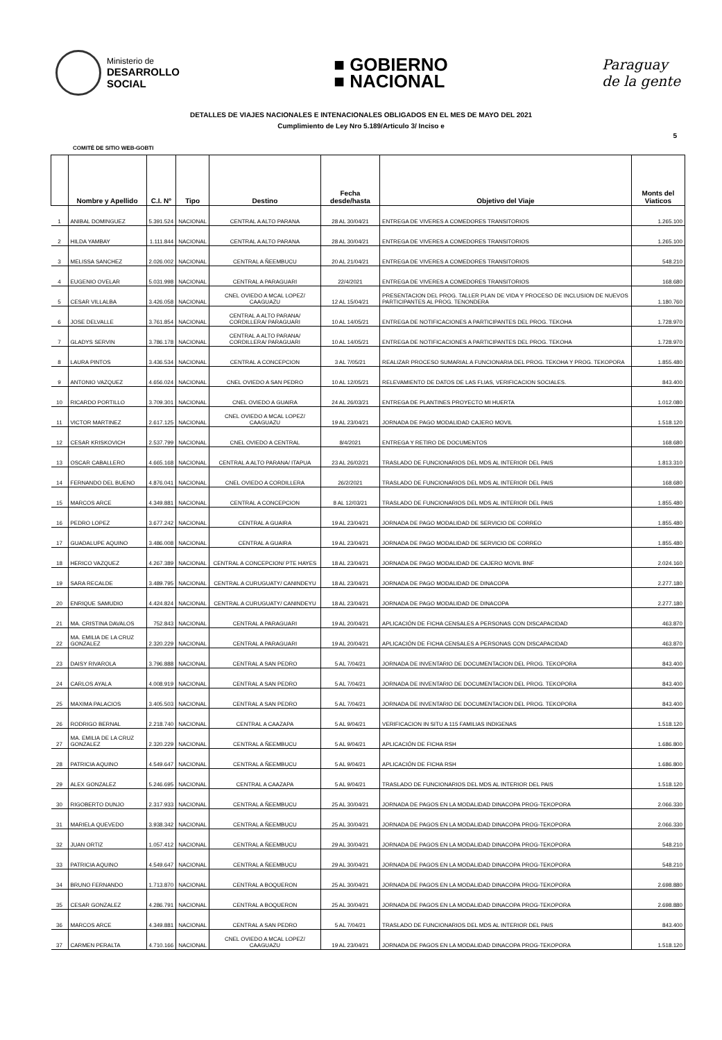Ministerio de
DESARROLLO
SOCIAL
■ GOBIERNO
■ NACIONAL
Paraguay
de la gente
DETALLES DE VIAJES NACIONALES E INTENACIONALES OBLIGADOS EN EL MES DE MAYO DEL 2021
Cumplimiento de Ley Nro 5.189/Articulo 3/ Inciso e
5
COMITÉ DE SITIO WEB-GOBTI
| | Nombre y Apellido | C.I. Nº | Tipo | Destino | Fecha desde/hasta | Objetivo del Viaje | Monts del Viaticos |
| --- | --- | --- | --- | --- | --- | --- | --- |
| 1 | ANIBAL DOMINGUEZ | 5.391.524 | NACIONAL | CENTRAL A ALTO PARANA | 28 AL 30/04/21 | ENTREGA DE VIVERES A COMEDORES TRANSITORIOS | 1.265.100 |
| 2 | HILDA YAMBAY | 1.111.844 | NACIONAL | CENTRAL A ALTO PARANA | 28 AL 30/04/21 | ENTREGA DE VIVERES A COMEDORES TRANSITORIOS | 1.265.100 |
| 3 | MELISSA SANCHEZ | 2.026.002 | NACIONAL | CENTRAL A ÑEEMBUCU | 20 AL 21/04/21 | ENTREGA DE VIVERES A COMEDORES TRANSITORIOS | 548.210 |
| 4 | EUGENIO OVELAR | 5.031.998 | NACIONAL | CENTRAL A PARAGUARI | 22/4/2021 | ENTREGA DE VIVERES A COMEDORES TRANSITORIOS | 168.680 |
| 5 | CESAR VILLALBA | 3.426.058 | NACIONAL | CNEL OVIEDO A MCAL LOPEZ/ CAAGUAZU | 12 AL 15/04/21 | PRESENTACION DEL PROG. TALLER PLAN DE VIDA Y PROCESO DE INCLUSION DE NUEVOS PARTICIPANTES AL PROG. TENONDERA | 1.180.760 |
| 6 | JOSE DELVALLE | 3.761.854 | NACIONAL | CENTRAL A ALTO PARANA/ CORDILLERA/ PARAGUARI | 10 AL 14/05/21 | ENTREGA DE NOTIFICACIONES A PARTICIPANTES DEL PROG. TEKOHA | 1.728.970 |
| 7 | GLADYS SERVIN | 3.786.178 | NACIONAL | CENTRAL A ALTO PARANA/ CORDILLERA/ PARAGUARI | 10 AL 14/05/21 | ENTREGA DE NOTIFICACIONES A PARTICIPANTES DEL PROG. TEKOHA | 1.728.970 |
| 8 | LAURA PINTOS | 3.436.534 | NACIONAL | CENTRAL A CONCEPCION | 3 AL 7/05/21 | REALIZAR PROCESO SUMARIAL A FUNCIONARIA DEL PROG. TEKOHA Y PROG. TEKOPORA | 1.855.480 |
| 9 | ANTONIO VAZQUEZ | 4.656.024 | NACIONAL | CNEL OVIEDO A SAN PEDRO | 10 AL 12/05/21 | RELEVAMIENTO DE DATOS DE LAS FLIAS, VERIFICACION SOCIALES. | 843.400 |
| 10 | RICARDO PORTILLO | 3.709.301 | NACIONAL | CNEL OVIEDO A GUAIRA | 24 AL 26/03/21 | ENTREGA DE PLANTINES PROYECTO MI HUERTA | 1.012.080 |
| 11 | VICTOR MARTINEZ | 2.617.125 | NACIONAL | CNEL OVIEDO A MCAL LOPEZ/ CAAGUAZU | 19 AL 23/04/21 | JORNADA DE PAGO MODALIDAD CAJERO MOVIL | 1.518.120 |
| 12 | CESAR KRISKOVICH | 2.537.799 | NACIONAL | CNEL OVIEDO A CENTRAL | 8/4/2021 | ENTREGA Y RETIRO DE DOCUMENTOS | 168.680 |
| 13 | OSCAR CABALLERO | 4.665.168 | NACIONAL | CENTRAL A ALTO PARANA/ ITAPUA | 23 AL 26/02/21 | TRASLADO DE FUNCIONARIOS DEL MDS AL INTERIOR DEL PAIS | 1.813.310 |
| 14 | FERNANDO DEL BUENO | 4.876.041 | NACIONAL | CNEL OVIEDO A CORDILLERA | 26/2/2021 | TRASLADO DE FUNCIONARIOS DEL MDS AL INTERIOR DEL PAIS | 168.680 |
| 15 | MARCOS ARCE | 4.349.881 | NACIONAL | CENTRAL A CONCEPCION | 8 AL 12/03/21 | TRASLADO DE FUNCIONARIOS DEL MDS AL INTERIOR DEL PAIS | 1.855.480 |
| 16 | PEDRO LOPEZ | 3.677.242 | NACIONAL | CENTRAL A GUAIRA | 19 AL 23/04/21 | JORNADA DE PAGO MODALIDAD DE SERVICIO DE CORREO | 1.855.480 |
| 17 | GUADALUPE AQUINO | 3.486.008 | NACIONAL | CENTRAL A GUAIRA | 19 AL 23/04/21 | JORNADA DE PAGO MODALIDAD DE SERVICIO DE CORREO | 1.855.480 |
| 18 | HERICO VAZQUEZ | 4.267.389 | NACIONAL | CENTRAL A CONCEPCION/ PTE HAYES | 18 AL 23/04/21 | JORNADA DE PAGO MODALIDAD DE CAJERO MOVIL BNF | 2.024.160 |
| 19 | SARA RECALDE | 3.489.795 | NACIONAL | CENTRAL A CURUGUATY/ CANINDEYU | 18 AL 23/04/21 | JORNADA DE PAGO MODALIDAD DE DINACOPA | 2.277.180 |
| 20 | ENRIQUE SAMUDIO | 4.424.824 | NACIONAL | CENTRAL A CURUGUATY/ CANINDEYU | 18 AL 23/04/21 | JORNADA DE PAGO MODALIDAD DE DINACOPA | 2.277.180 |
| 21 | MA. CRISTINA DAVALOS | 752.843 | NACIONAL | CENTRAL A PARAGUARI | 19 AL 20/04/21 | APLICACIÓN DE FICHA CENSALES A PERSONAS CON DISCAPACIDAD | 463.870 |
| 22 | MA. EMILIA DE LA CRUZ GONZALEZ | 2.320.229 | NACIONAL | CENTRAL A PARAGUARI | 19 AL 20/04/21 | APLICACIÓN DE FICHA CENSALES A PERSONAS CON DISCAPACIDAD | 463.870 |
| 23 | DAISY RIVAROLA | 3.796.888 | NACIONAL | CENTRAL A SAN PEDRO | 5 AL 7/04/21 | JORNADA DE INVENTARIO DE DOCUMENTACION DEL PROG. TEKOPORA | 843.400 |
| 24 | CARLOS AYALA | 4.008.919 | NACIONAL | CENTRAL A SAN PEDRO | 5 AL 7/04/21 | JORNADA DE INVENTARIO DE DOCUMENTACION DEL PROG. TEKOPORA | 843.400 |
| 25 | MAXIMA PALACIOS | 3.405.503 | NACIONAL | CENTRAL A SAN PEDRO | 5 AL 7/04/21 | JORNADA DE INVENTARIO DE DOCUMENTACION DEL PROG. TEKOPORA | 843.400 |
| 26 | RODRIGO BERNAL | 2.218.740 | NACIONAL | CENTRAL A CAAZAPA | 5 AL 9/04/21 | VERIFICACION IN SITU A 115 FAMILIAS INDIGENAS | 1.518.120 |
| 27 | MA. EMILIA DE LA CRUZ GONZALEZ | 2.320.229 | NACIONAL | CENTRAL A ÑEEMBUCU | 5 AL 9/04/21 | APLICACIÓN DE FICHA RSH | 1.686.800 |
| 28 | PATRICIA AQUINO | 4.549.647 | NACIONAL | CENTRAL A ÑEEMBUCU | 5 AL 9/04/21 | APLICACIÓN DE FICHA RSH | 1.686.800 |
| 29 | ALEX GONZALEZ | 5.246.695 | NACIONAL | CENTRAL A CAAZAPA | 5 AL 9/04/21 | TRASLADO DE FUNCIONARIOS DEL MDS AL INTERIOR DEL PAIS | 1.518.120 |
| 30 | RIGOBERTO DUNJO | 2.317.933 | NACIONAL | CENTRAL A ÑEEMBUCU | 25 AL 30/04/21 | JORNADA DE PAGOS EN LA MODALIDAD DINACOPA PROG-TEKOPORA | 2.066.330 |
| 31 | MARIELA QUEVEDO | 3.938.342 | NACIONAL | CENTRAL A ÑEEMBUCU | 25 AL 30/04/21 | JORNADA DE PAGOS EN LA MODALIDAD DINACOPA PROG-TEKOPORA | 2.066.330 |
| 32 | JUAN ORTIZ | 1.057.412 | NACIONAL | CENTRAL A ÑEEMBUCU | 29 AL 30/04/21 | JORNADA DE PAGOS EN LA MODALIDAD DINACOPA PROG-TEKOPORA | 548.210 |
| 33 | PATRICIA AQUINO | 4.549.647 | NACIONAL | CENTRAL A ÑEEMBUCU | 29 AL 30/04/21 | JORNADA DE PAGOS EN LA MODALIDAD DINACOPA PROG-TEKOPORA | 548.210 |
| 34 | BRUNO FERNANDO | 1.713.870 | NACIONAL | CENTRAL A BOQUERON | 25 AL 30/04/21 | JORNADA DE PAGOS EN LA MODALIDAD DINACOPA PROG-TEKOPORA | 2.698.880 |
| 35 | CESAR GONZALEZ | 4.286.791 | NACIONAL | CENTRAL A BOQUERON | 25 AL 30/04/21 | JORNADA DE PAGOS EN LA MODALIDAD DINACOPA PROG-TEKOPORA | 2.698.880 |
| 36 | MARCOS ARCE | 4.349.881 | NACIONAL | CENTRAL A SAN PEDRO | 5 AL 7/04/21 | TRASLADO DE FUNCIONARIOS DEL MDS AL INTERIOR DEL PAIS | 843.400 |
| 37 | CARMEN PERALTA | 4.710.166 | NACIONAL | CNEL OVIEDO A MCAL LOPEZ/ CAAGUAZU | 19 AL 23/04/21 | JORNADA DE PAGOS EN LA MODALIDAD DINACOPA PROG-TEKOPORA | 1.518.120 |